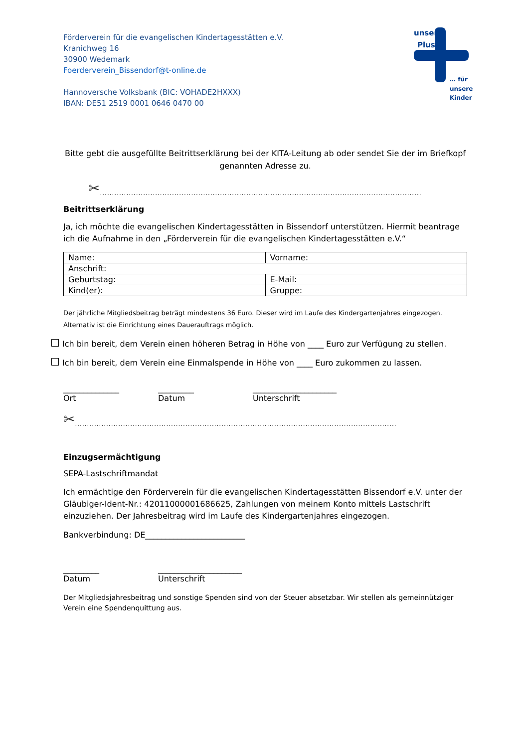Förderverein für die evangelischen Kindertagesstätten e.V.
Kranichweg 16
30900 Wedemark
Foerderverein_Bissendorf@t-online.de
Hannoversche Volksbank (BIC: VOHADE2HXXX)
IBAN: DE51 2519 0001 0646 0470 00
unser
Plus
… für
unsere
Kinder
Bitte gebt die ausgefüllte Beitrittserklärung bei der KITA-Leitung ab oder sendet Sie der im Briefkopf genannten Adresse zu.
✂......................................................................................................................................
Beitrittserklärung
Ja, ich möchte die evangelischen Kindertagesstätten in Bissendorf unterstützen. Hiermit beantrage ich die Aufnahme in den „Förderverein für die evangelischen Kindertagesstätten e.V.“
| Name: | Vorname: |
| Anschrift: | |
| Geburtstag: | E-Mail: |
| Kind(er): | Gruppe: |
Der jährliche Mitgliedsbeitrag beträgt mindestens 36 Euro. Dieser wird im Laufe des Kindergartenjahres eingezogen. Alternativ ist die Einrichtung eines Dauerauftrags möglich.
Ich bin bereit, dem Verein einen höheren Betrag in Höhe von ____ Euro zur Verfügung zu stellen.
Ich bin bereit, dem Verein eine Einmalspende in Höhe von ____ Euro zukommen zu lassen.
______________
Ort
_________
Datum
_____________________
Unterschrift
✂......................................................................................................................................
Einzugsermächtigung
SEPA-Lastschriftmandat
Ich ermächtige den Förderverein für die evangelischen Kindertagesstätten Bissendorf e.V. unter der Gläubiger-Ident-Nr.: 42011000001686625, Zahlungen von meinem Konto mittels Lastschrift einzuziehen. Der Jahresbeitrag wird im Laufe des Kindergartenjahres eingezogen.
Bankverbindung: DE_________________________
_________
Datum
_____________________
Unterschrift
Der Mitgliedsjahresbeitrag und sonstige Spenden sind von der Steuer absetzbar. Wir stellen als gemeinnütziger Verein eine Spendenquittung aus.